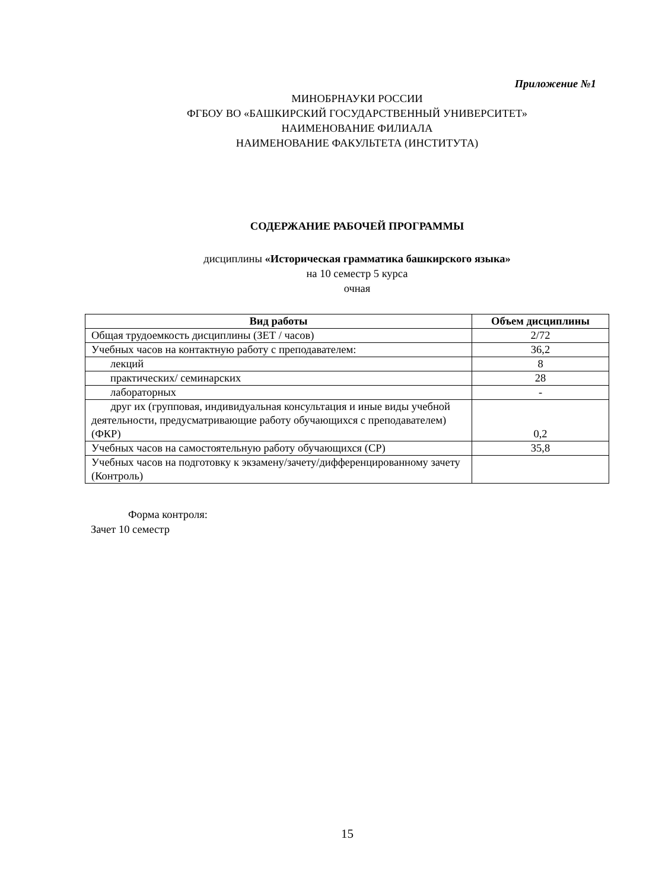Приложение №1
МИНОБРНАУКИ РОССИИ
ФГБОУ ВО «БАШКИРСКИЙ ГОСУДАРСТВЕННЫЙ УНИВЕРСИТЕТ»
НАИМЕНОВАНИЕ ФИЛИАЛА
НАИМЕНОВАНИЕ ФАКУЛЬТЕТА (ИНСТИТУТА)
СОДЕРЖАНИЕ РАБОЧЕЙ ПРОГРАММЫ
дисциплины «Историческая грамматика башкирского языка»
на 10 семестр 5 курса
очная
| Вид работы | Объем дисциплины |
| --- | --- |
| Общая трудоемкость дисциплины (ЗЕТ / часов) | 2/72 |
| Учебных часов на контактную работу с преподавателем: | 36,2 |
| лекций | 8 |
| практических/ семинарских | 28 |
| лабораторных | - |
| друг их (групповая, индивидуальная консультация и иные виды учебной деятельности, предусматривающие работу обучающихся с преподавателем) (ФКР) | 0,2 |
| Учебных часов на самостоятельную работу обучающихся (СР) | 35,8 |
| Учебных часов на подготовку к экзамену/зачету/дифференцированному зачету (Контроль) | |
Форма контроля:
Зачет 10 семестр
15